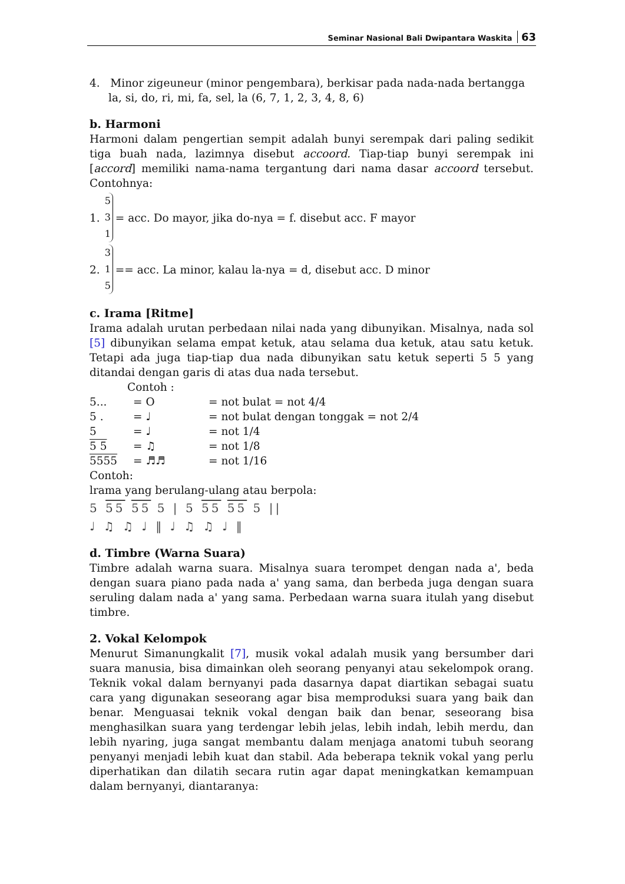Seminar Nasional Bali Dwipantara Waskita 63
4. Minor zigeuneur (minor pengembara), berkisar pada nada-nada bertangga la, si, do, ri, mi, fa, sel, la (6, 7, 1, 2, 3, 4, 8, 6)
b. Harmoni
Harmoni dalam pengertian sempit adalah bunyi serempak dari paling sedikit tiga buah nada, lazimnya disebut accoord. Tiap-tiap bunyi serempak ini [accord] memiliki nama-nama tergantung dari nama dasar accoord tersebut. Contohnya:
1. 5
3
1 = acc. Do mayor, jika do-nya = f. disebut acc. F mayor
2. 3
1
5 == acc. La minor, kalau la-nya = d, disebut acc. D minor
c. Irama [Ritme]
Irama adalah urutan perbedaan nilai nada yang dibunyikan. Misalnya, nada sol [5] dibunyikan selama empat ketuk, atau selama dua ketuk, atau satu ketuk. Tetapi ada juga tiap-tiap dua nada dibunyikan satu ketuk seperti 5 5 yang ditandai dengan garis di atas dua nada tersebut.
Contoh :
| 5... | = O | = not bulat = not 4/4 |
| 5 . | = ♩ | = not bulat dengan tonggak = not 2/4 |
| 5 | = ♩ | = not 1/4 |
| 5 5 | = ♫ | = not 1/8 |
| 5555 | = ♬♬ | = not 1/16 |
Contoh:
lrama yang berulang-ulang atau berpola:
5 55 55 5 | 5 55 55 5 ||
♩ ♫ ♫ ♩ ‖ ♩ ♫ ♫ ♩ ‖
d. Timbre (Warna Suara)
Timbre adalah warna suara. Misalnya suara terompet dengan nada a', beda dengan suara piano pada nada a' yang sama, dan berbeda juga dengan suara seruling dalam nada a' yang sama. Perbedaan warna suara itulah yang disebut timbre.
2. Vokal Kelompok
Menurut Simanungkalit [7], musik vokal adalah musik yang bersumber dari suara manusia, bisa dimainkan oleh seorang penyanyi atau sekelompok orang. Teknik vokal dalam bernyanyi pada dasarnya dapat diartikan sebagai suatu cara yang digunakan seseorang agar bisa memproduksi suara yang baik dan benar. Menguasai teknik vokal dengan baik dan benar, seseorang bisa menghasilkan suara yang terdengar lebih jelas, lebih indah, lebih merdu, dan lebih nyaring, juga sangat membantu dalam menjaga anatomi tubuh seorang penyanyi menjadi lebih kuat dan stabil. Ada beberapa teknik vokal yang perlu diperhatikan dan dilatih secara rutin agar dapat meningkatkan kemampuan dalam bernyanyi, diantaranya: